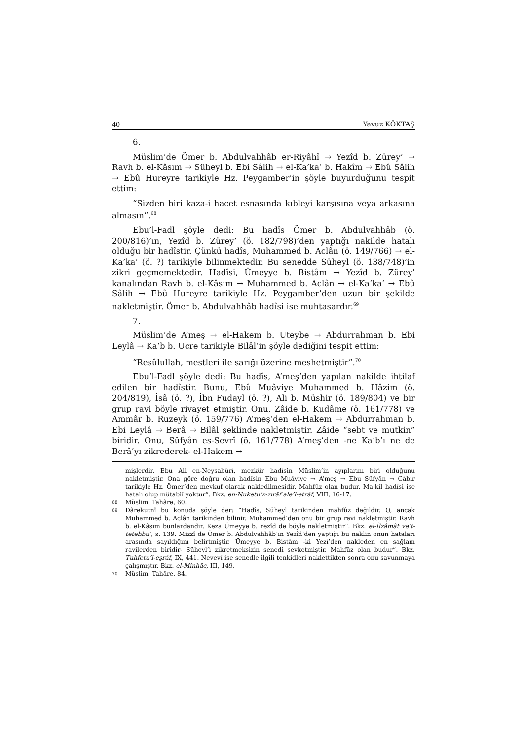40 Yavuz KÖKTAŞ
6.
Müslim’de Ömer b. Abdulvahhâb er-Riyâhî → Yezîd b. Zürey’ → Ravh b. el-Kâsım → Süheyl b. Ebi Sâlih → el-Ka’ka’ b. Hakîm → Ebû Sâlih → Ebû Hureyre tarikiyle Hz. Peygamber’in şöyle buyurduğunu tespit ettim:
“Sizden biri kaza-i hacet esnasında kıbleyi karşısına veya arkasına almasın”.<sup>68</sup>
Ebu’l-Fadl şöyle dedi: Bu hadîs Ömer b. Abdulvahhâb (ö. 200/816)’ın, Yezîd b. Zürey’ (ö. 182/798)’den yaptığı nakilde hatalı olduğu bir hadîstir. Çünkü hadîs, Muhammed b. Aclân (ö. 149/766) → el-Ka’ka’ (ö. ?) tarikiyle bilinmektedir. Bu senedde Süheyl (ö. 138/748)’in zikri geçmemektedir. Hadîsi, Ümeyye b. Bistâm → Yezîd b. Zürey’ kanalından Ravh b. el-Kâsım → Muhammed b. Aclân → el-Ka’ka’ → Ebû Sâlih → Ebû Hureyre tarikiyle Hz. Peygamber’den uzun bir şekilde nakletmiştir. Ömer b. Abdulvahhâb hadîsi ise muhtasardır.<sup>69</sup>
7.
Müslim’de A’meş → el-Hakem b. Uteybe → Abdurrahman b. Ebi Leylâ → Ka’b b. Ucre tarikiyle Bilâl’in şöyle dediğini tespit ettim:
“Resûlullah, mestleri ile sarığı üzerine meshetmiştir”.<sup>70</sup>
Ebu’l-Fadl şöyle dedi: Bu hadîs, A’meş’den yapılan nakilde ihtilaf edilen bir hadîstir. Bunu, Ebû Muâviye Muhammed b. Hâzim (ö. 204/819), İsâ (ö. ?), İbn Fudayl (ö. ?), Ali b. Müshir (ö. 189/804) ve bir grup ravi böyle rivayet etmiştir. Onu, Zâide b. Kudâme (ö. 161/778) ve Ammâr b. Ruzeyk (ö. 159/776) A’meş’den el-Hakem → Abdurrahman b. Ebi Leylâ → Berâ → Bilâl şeklinde nakletmiştir. Zâide “sebt ve mutkin” biridir. Onu, Süfyân es-Sevrî (ö. 161/778) A’meş’den -ne Ka’b’ı ne de Berâ’yı zikrederek- el-Hakem →
mişlerdir. Ebu Ali en-Neysabûrî, mezkür hadîsin Müslim’in ayıplarını biri olduğunu nakletmiştir. Ona göre doğru olan hadîsin Ebu Muâviye → A’meş → Ebu Süfyân → Câbir tarikiyle Hz. Ömer’den mevkuf olarak nakledilmesidir. Mahfûz olan budur. Ma’kil hadîsi ise hatalı olup mütabiî yoktur”. Bkz. en-Nuketu’z-zırâf ale’l-etrâf, VIII, 16-17.
68 Müslim, Tahâre, 60.
69 Dârekutnî bu konuda şöyle der: “Hadîs, Süheyl tarikinden mahfûz değildir. O, ancak Muhammed b. Aclân tarikinden bilinir. Muhammed’den onu bir grup ravi nakletmiştir. Ravh b. el-Kâsım bunlardandır. Keza Ümeyye b. Yezîd de böyle nakletmiştir”. Bkz. el-İlzâmât ve’t-tetebbu’, s. 139. Mizzî de Ömer b. Abdulvahhâb’ın Yezîd’den yaptığı bu naklin onun hataları arasında sayıldığını belirtmiştir. Ümeyye b. Bistâm -ki Yezî’den nakleden en sağlam ravilerden biridir- Süheyl’i zikretmeksizin senedi sevketmiştir. Mahfûz olan budur”. Bkz. Tuhfetu’l-eşrâf, IX, 441. Nevevî ise senedle ilgili tenkidleri naklettikten sonra onu savunmaya çalışmıştır. Bkz. el-Minhâc, III, 149.
70 Müslim, Tahâre, 84.